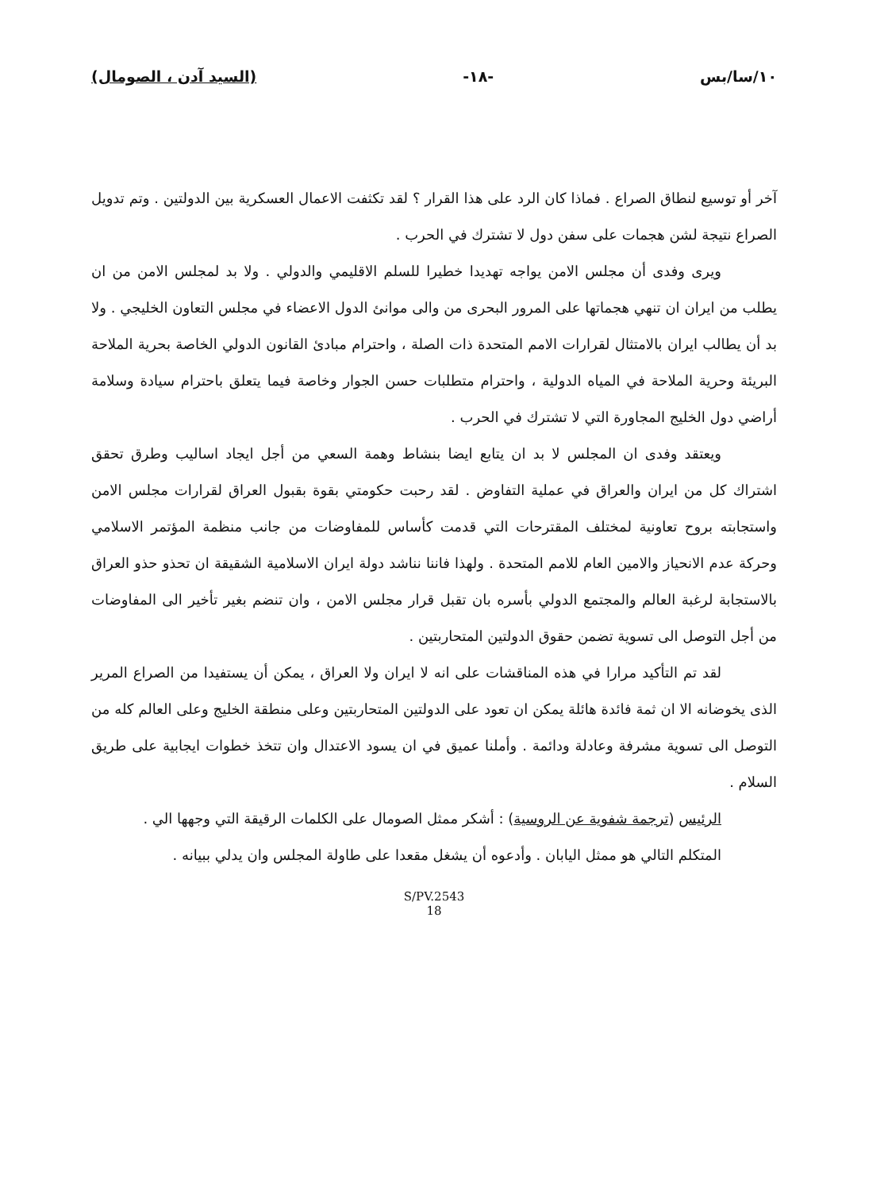١٠/سا/بس -١٨- (السيد آدن ، الصومال)
آخر أو توسيع لنطاق الصراع . فماذا كان الرد على هذا القرار ؟ لقد تكثفت الاعمال العسكرية بين الدولتين . وتم تدويل الصراع نتيجة لشن هجمات على سفن دول لا تشترك في الحرب .
ويرى وفدى أن مجلس الامن يواجه تهديدا خطيرا للسلم الاقليمي والدولي . ولا بد لمجلس الامن من ان يطلب من ايران ان تنهي هجماتها على المرور البحرى من والى موانئ الدول الاعضاء في مجلس التعاون الخليجي . ولا بد أن يطالب ايران بالامتثال لقرارات الامم المتحدة ذات الصلة ، واحترام مبادئ القانون الدولي الخاصة بحرية الملاحة البريئة وحرية الملاحة في المياه الدولية ، واحترام متطلبات حسن الجوار وخاصة فيما يتعلق باحترام سيادة وسلامة أراضي دول الخليج المجاورة التي لا تشترك في الحرب .
ويعتقد وفدى ان المجلس لا بد ان يتابع ايضا بنشاط وهمة السعي من أجل ايجاد اساليب وطرق تحقق اشتراك كل من ايران والعراق في عملية التفاوض . لقد رحبت حكومتي بقوة بقبول العراق لقرارات مجلس الامن واستجابته بروح تعاونية لمختلف المقترحات التي قدمت كأساس للمفاوضات من جانب منظمة المؤتمر الاسلامي وحركة عدم الانحياز والامين العام للامم المتحدة . ولهذا فاننا نناشد دولة ايران الاسلامية الشقيقة ان تحذو حذو العراق بالاستجابة لرغبة العالم والمجتمع الدولي بأسره بان تقبل قرار مجلس الامن ، وان تنضم بغير تأخير الى المفاوضات من أجل التوصل الى تسوية تضمن حقوق الدولتين المتحاربتين .
لقد تم التأكيد مرارا في هذه المناقشات على انه لا ايران ولا العراق ، يمكن أن يستفيدا من الصراع المرير الذى يخوضانه الا ان ثمة فائدة هائلة يمكن ان تعود على الدولتين المتحاربتين وعلى منطقة الخليج وعلى العالم كله من التوصل الى تسوية مشرفة وعادلة ودائمة . وأملنا عميق في ان يسود الاعتدال وان تتخذ خطوات ايجابية على طريق السلام .
الرئيس (ترجمة شفوية عن الروسية) : أشكر ممثل الصومال على الكلمات الرقيقة التي وجهها الي .
المتكلم التالي هو ممثل اليابان . وأدعوه أن يشغل مقعدا على طاولة المجلس وان يدلي ببيانه .
S/PV.2543
18